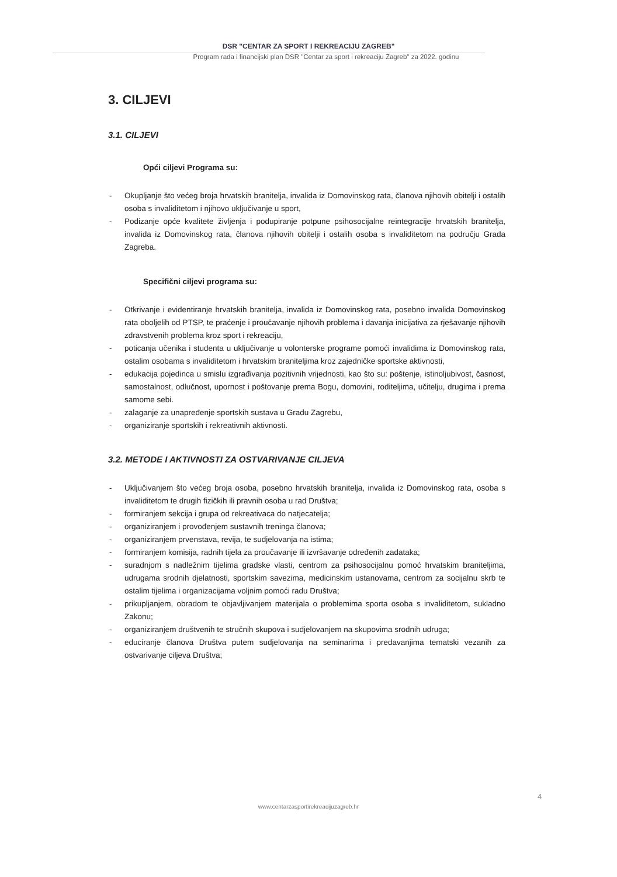DSR "CENTAR ZA SPORT I REKREACIJU ZAGREB"
Program rada i financijski plan DSR "Centar za sport i rekreaciju Zagreb" za 2022. godinu
3. CILJEVI
3.1. CILJEVI
Opći ciljevi Programa su:
- Okupljanje što većeg broja hrvatskih branitelja, invalida iz Domovinskog rata, članova njihovih obitelji i ostalih osoba s invaliditetom i njihovo uključivanje u sport,
- Podizanje opće kvalitete življenja i podupiranje potpune psihosocijalne reintegracije hrvatskih branitelja, invalida iz Domovinskog rata, članova njihovih obitelji i ostalih osoba s invaliditetom na području Grada Zagreba.
Specifični ciljevi programa su:
- Otkrivanje i evidentiranje hrvatskih branitelja, invalida iz Domovinskog rata, posebno invalida Domovinskog rata oboljelih od PTSP, te praćenje i proučavanje njihovih problema i davanja inicijativa za rješavanje njihovih zdravstvenih problema kroz sport i rekreaciju,
- poticanja učenika i studenta u uključivanje u volonterske programe pomoći invalidima iz Domovinskog rata, ostalim osobama s invaliditetom i hrvatskim braniteljima kroz zajedničke sportske aktivnosti,
- edukacija pojedinca u smislu izgrađivanja pozitivnih vrijednosti, kao što su: poštenje, istinoljubivost, časnost, samostalnost, odlučnost, upornost i poštovanje prema Bogu, domovini, roditeljima, učitelju, drugima i prema samome sebi.
- zalaganje za unapređenje sportskih sustava u Gradu Zagrebu,
- organiziranje sportskih i rekreativnih aktivnosti.
3.2. METODE I AKTIVNOSTI ZA OSTVARIVANJE CILJEVA
- Uključivanjem što većeg broja osoba, posebno hrvatskih branitelja, invalida iz Domovinskog rata, osoba s invaliditetom te drugih fizičkih ili pravnih osoba u rad Društva;
- formiranjem sekcija i grupa od rekreativaca do natjecatelja;
- organiziranjem i provođenjem sustavnih treninga članova;
- organiziranjem prvenstava, revija, te sudjelovanja na istima;
- formiranjem komisija, radnih tijela za proučavanje ili izvršavanje određenih zadataka;
- suradnjom s nadležnim tijelima gradske vlasti, centrom za psihosocijalnu pomoć hrvatskim braniteljima, udrugama srodnih djelatnosti, sportskim savezima, medicinskim ustanovama, centrom za socijalnu skrb te ostalim tijelima i organizacijama voljnim pomoći radu Društva;
- prikupljanjem, obradom te objavljivanjem materijala o problemima sporta osoba s invaliditetom, sukladno Zakonu;
- organiziranjem društvenih te stručnih skupova i sudjelovanjem na skupovima srodnih udruga;
- educiranje članova Društva putem sudjelovanja na seminarima i predavanjima tematski vezanih za ostvarivanje ciljeva Društva;
4
www.centarzasportirekreacijuzagreb.hr